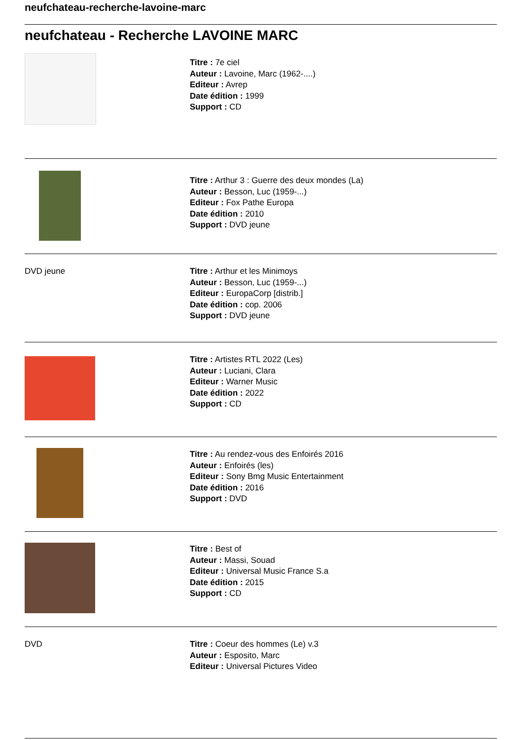neufchateau-recherche-lavoine-marc
neufchateau - Recherche LAVOINE MARC
Titre : 7e ciel
Auteur : Lavoine, Marc (1962-....)
Editeur : Avrep
Date édition : 1999
Support : CD
Titre : Arthur 3 : Guerre des deux mondes (La)
Auteur : Besson, Luc (1959-...)
Editeur : Fox Pathe Europa
Date édition : 2010
Support : DVD jeune
DVD jeune
Titre : Arthur et les Minimoys
Auteur : Besson, Luc (1959-...)
Editeur : EuropaCorp [distrib.]
Date édition : cop. 2006
Support : DVD jeune
Titre : Artistes RTL 2022 (Les)
Auteur : Luciani, Clara
Editeur : Warner Music
Date édition : 2022
Support : CD
Titre : Au rendez-vous des Enfoirés 2016
Auteur : Enfoirés (les)
Editeur : Sony Bmg Music Entertainment
Date édition : 2016
Support : DVD
Titre : Best of
Auteur : Massi, Souad
Editeur : Universal Music France S.a
Date édition : 2015
Support : CD
DVD
Titre : Coeur des hommes (Le) v.3
Auteur : Esposito, Marc
Editeur : Universal Pictures Video